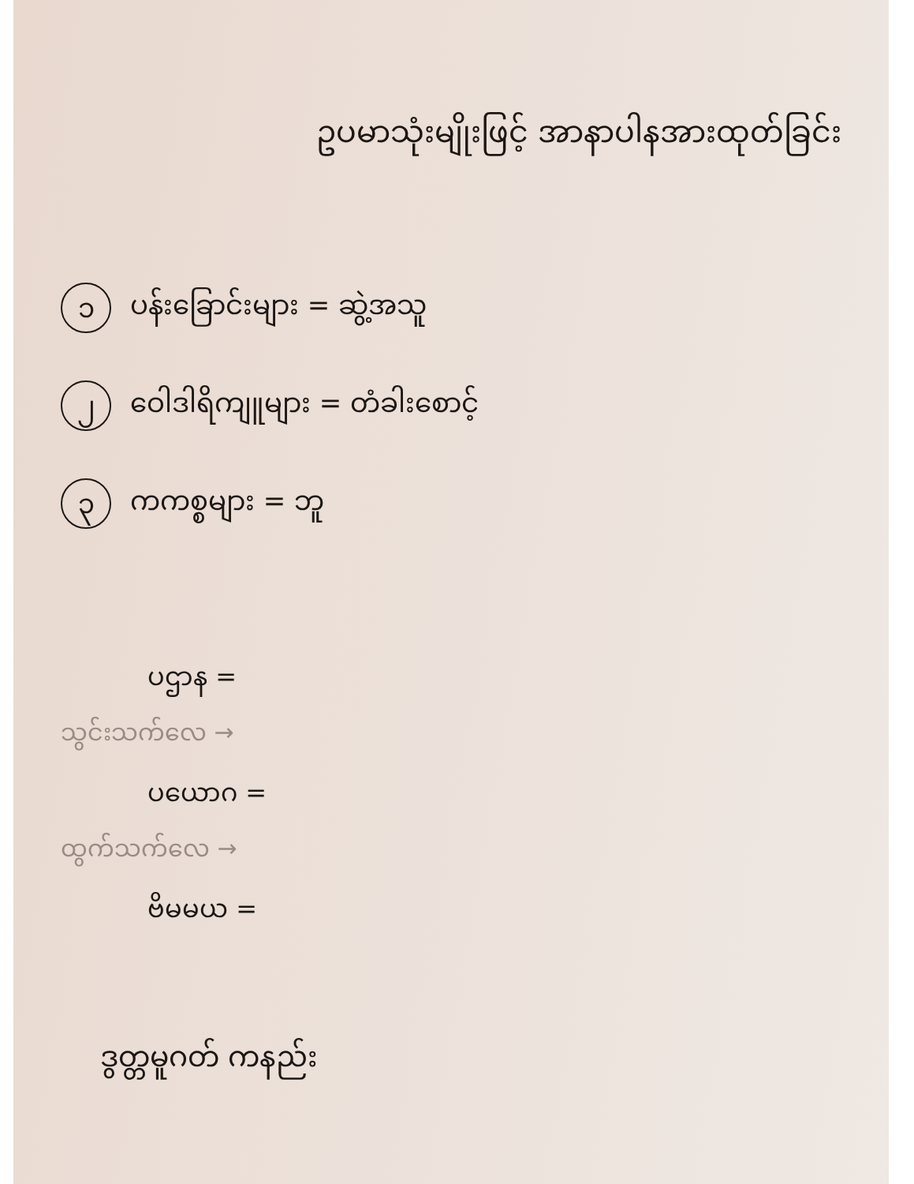ဥပမာသုံးမျိုးဖြင့် အာနာပါနအားထုတ်ခြင်း
၁ ပန်းခြောင်းများ = ဆွဲ့အသူ
၂ ဝေါဒါရိကျူများ = တံခါးစောင့်
၃ ကကစ္စများ = ဘူ
ပဌာန =
သွင်းသက်လေ →
ပယောဂ =
ထွက်သက်လေ →
ဗိမမယ =
ဒွတ္တမူဂတ် ကနည်း